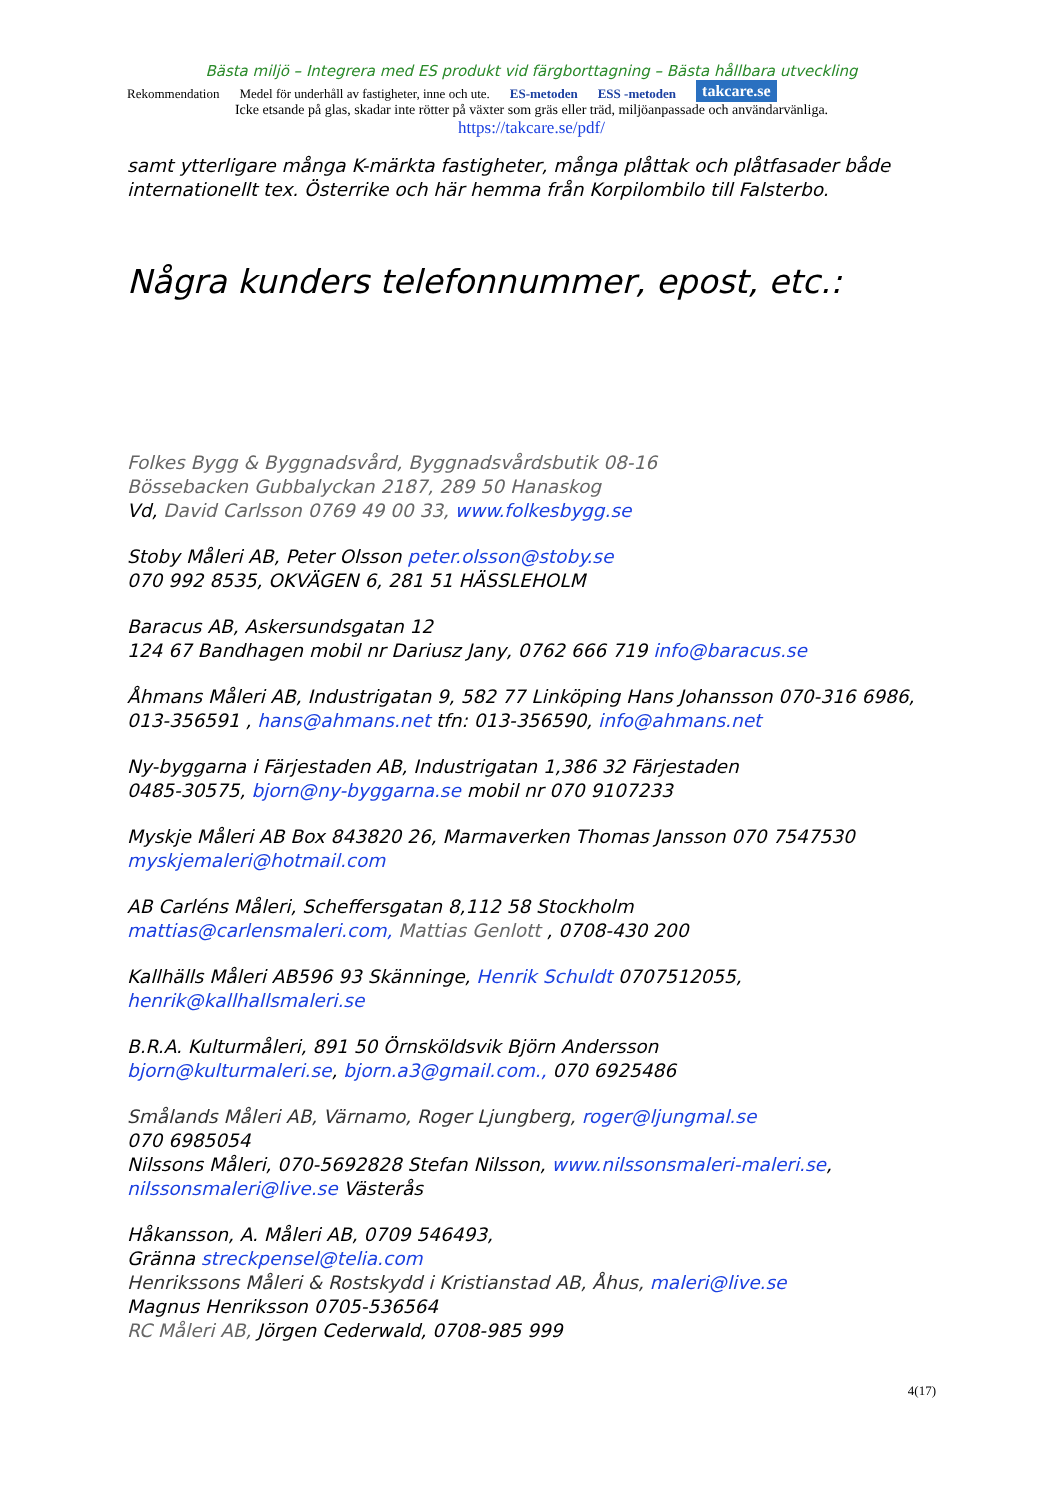Bästa miljö – Integrera med ES produkt vid färgborttagning – Bästa hållbara utveckling
Rekommendation Medel för underhåll av fastigheter, inne och ute. ES-metoden ESS -metoden takcare.se
Icke etsande på glas, skadar inte rötter på växter som gräs eller träd, miljöanpassade och användarvänliga.
https://takcare.se/pdf/
samt ytterligare många K-märkta fastigheter, många plåttak och plåtfasader både internationellt tex. Österrike och här hemma från Korpilombilo till Falsterbo.
Några kunders telefonnummer, epost, etc.:
Folkes Bygg & Byggnadsvård, Byggnadsvårdsbutik 08-16
Bössebacken Gubbalyckan 2187, 289 50 Hanaskog
Vd, David Carlsson 0769 49 00 33, www.folkesbygg.se
Stoby Måleri AB, Peter Olsson peter.olsson@stoby.se
070 992 8535, OKVÄGEN 6, 281 51 HÄSSLEHOLM
Baracus AB, Askersundsgatan 12
124 67 Bandhagen mobil nr Dariusz Jany, 0762 666 719 info@baracus.se
Åhmans Måleri AB, Industrigatan 9, 582 77 Linköping Hans Johansson 070-316 6986, 013-356591 , hans@ahmans.net tfn: 013-356590, info@ahmans.net
Ny-byggarna i Färjestaden AB, Industrigatan 1,386 32 Färjestaden
0485-30575, bjorn@ny-byggarna.se mobil nr 070 9107233
Myskje Måleri AB Box 843820 26, Marmaverken Thomas Jansson 070 7547530 myskjemaleri@hotmail.com
AB Carléns Måleri, Scheffersgatan 8,112 58 Stockholm
mattias@carlensmaleri.com, Mattias Genlott , 0708-430 200
Kallhälls Måleri AB596 93 Skänninge, Henrik Schuldt 0707512055, henrik@kallhallsmaleri.se
B.R.A. Kulturmåleri, 891 50 Örnsköldsvik Björn Andersson
bjorn@kulturmaleri.se, bjorn.a3@gmail.com., 070 6925486
Smålands Måleri AB, Värnamo, Roger Ljungberg, roger@ljungmal.se
070 6985054
Nilssons Måleri, 070-5692828 Stefan Nilsson, www.nilssonsmaleri-maleri.se, nilssonsmaleri@live.se Västerås
Håkansson, A. Måleri AB, 0709 546493,
Gränna streckpensel@telia.com
Henrikssons Måleri & Rostskydd i Kristianstad AB, Åhus, maleri@live.se
Magnus Henriksson 0705-536564
RC Måleri AB, Jörgen Cederwald, 0708-985 999
4(17)